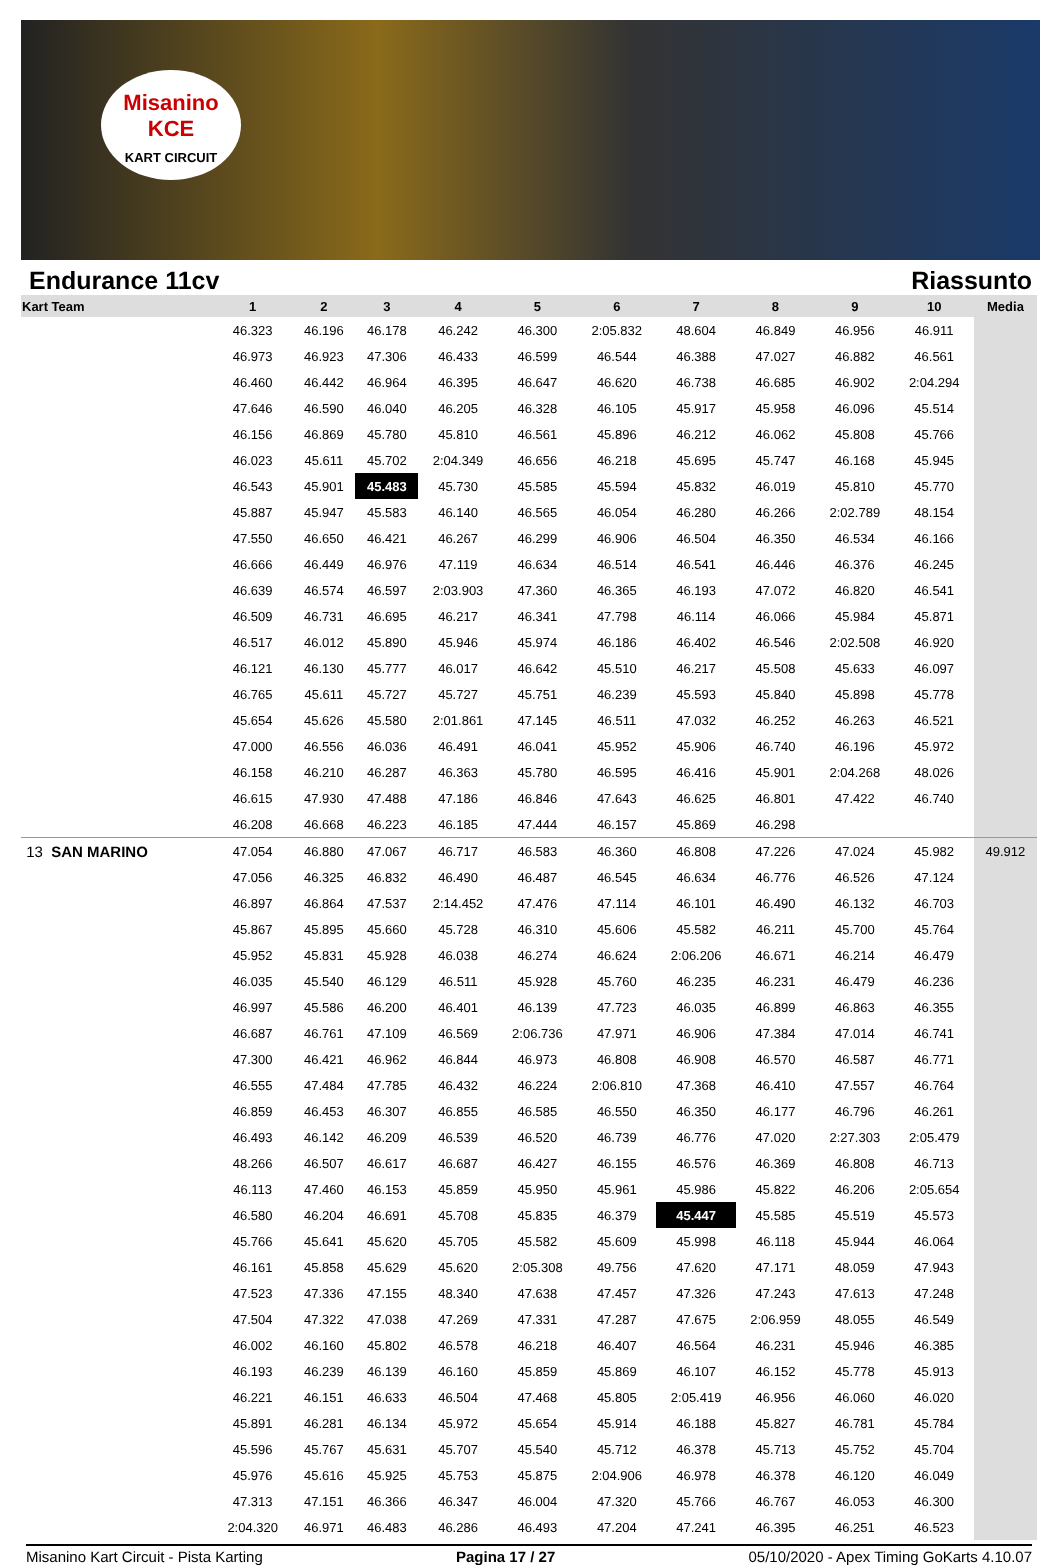Misanino
KCE
KART CIRCUIT
Endurance 11cv Riassunto
| Kart Team | 1 | 2 | 3 | 4 | 5 | 6 | 7 | 8 | 9 | 10 | Media |
| --- | --- | --- | --- | --- | --- | --- | --- | --- | --- | --- | --- |
| | 46.323 | 46.196 | 46.178 | 46.242 | 46.300 | 2:05.832 | 48.604 | 46.849 | 46.956 | 46.911 | |
| | 46.973 | 46.923 | 47.306 | 46.433 | 46.599 | 46.544 | 46.388 | 47.027 | 46.882 | 46.561 | |
| | 46.460 | 46.442 | 46.964 | 46.395 | 46.647 | 46.620 | 46.738 | 46.685 | 46.902 | 2:04.294 | |
| | 47.646 | 46.590 | 46.040 | 46.205 | 46.328 | 46.105 | 45.917 | 45.958 | 46.096 | 45.514 | |
| | 46.156 | 46.869 | 45.780 | 45.810 | 46.561 | 45.896 | 46.212 | 46.062 | 45.808 | 45.766 | |
| | 46.023 | 45.611 | 45.702 | 2:04.349 | 46.656 | 46.218 | 45.695 | 45.747 | 46.168 | 45.945 | |
| | 46.543 | 45.901 | 45.483 | 45.730 | 45.585 | 45.594 | 45.832 | 46.019 | 45.810 | 45.770 | |
| | 45.887 | 45.947 | 45.583 | 46.140 | 46.565 | 46.054 | 46.280 | 46.266 | 2:02.789 | 48.154 | |
| | 47.550 | 46.650 | 46.421 | 46.267 | 46.299 | 46.906 | 46.504 | 46.350 | 46.534 | 46.166 | |
| | 46.666 | 46.449 | 46.976 | 47.119 | 46.634 | 46.514 | 46.541 | 46.446 | 46.376 | 46.245 | |
| | 46.639 | 46.574 | 46.597 | 2:03.903 | 47.360 | 46.365 | 46.193 | 47.072 | 46.820 | 46.541 | |
| | 46.509 | 46.731 | 46.695 | 46.217 | 46.341 | 47.798 | 46.114 | 46.066 | 45.984 | 45.871 | |
| | 46.517 | 46.012 | 45.890 | 45.946 | 45.974 | 46.186 | 46.402 | 46.546 | 2:02.508 | 46.920 | |
| | 46.121 | 46.130 | 45.777 | 46.017 | 46.642 | 45.510 | 46.217 | 45.508 | 45.633 | 46.097 | |
| | 46.765 | 45.611 | 45.727 | 45.727 | 45.751 | 46.239 | 45.593 | 45.840 | 45.898 | 45.778 | |
| | 45.654 | 45.626 | 45.580 | 2:01.861 | 47.145 | 46.511 | 47.032 | 46.252 | 46.263 | 46.521 | |
| | 47.000 | 46.556 | 46.036 | 46.491 | 46.041 | 45.952 | 45.906 | 46.740 | 46.196 | 45.972 | |
| | 46.158 | 46.210 | 46.287 | 46.363 | 45.780 | 46.595 | 46.416 | 45.901 | 2:04.268 | 48.026 | |
| | 46.615 | 47.930 | 47.488 | 47.186 | 46.846 | 47.643 | 46.625 | 46.801 | 47.422 | 46.740 | |
| | 46.208 | 46.668 | 46.223 | 46.185 | 47.444 | 46.157 | 45.869 | 46.298 | | | |
| 13 SAN MARINO | 47.054 | 46.880 | 47.067 | 46.717 | 46.583 | 46.360 | 46.808 | 47.226 | 47.024 | 45.982 | 49.912 |
| | 47.056 | 46.325 | 46.832 | 46.490 | 46.487 | 46.545 | 46.634 | 46.776 | 46.526 | 47.124 | |
| | 46.897 | 46.864 | 47.537 | 2:14.452 | 47.476 | 47.114 | 46.101 | 46.490 | 46.132 | 46.703 | |
| | 45.867 | 45.895 | 45.660 | 45.728 | 46.310 | 45.606 | 45.582 | 46.211 | 45.700 | 45.764 | |
| | 45.952 | 45.831 | 45.928 | 46.038 | 46.274 | 46.624 | 2:06.206 | 46.671 | 46.214 | 46.479 | |
| | 46.035 | 45.540 | 46.129 | 46.511 | 45.928 | 45.760 | 46.235 | 46.231 | 46.479 | 46.236 | |
| | 46.997 | 45.586 | 46.200 | 46.401 | 46.139 | 47.723 | 46.035 | 46.899 | 46.863 | 46.355 | |
| | 46.687 | 46.761 | 47.109 | 46.569 | 2:06.736 | 47.971 | 46.906 | 47.384 | 47.014 | 46.741 | |
| | 47.300 | 46.421 | 46.962 | 46.844 | 46.973 | 46.808 | 46.908 | 46.570 | 46.587 | 46.771 | |
| | 46.555 | 47.484 | 47.785 | 46.432 | 46.224 | 2:06.810 | 47.368 | 46.410 | 47.557 | 46.764 | |
| | 46.859 | 46.453 | 46.307 | 46.855 | 46.585 | 46.550 | 46.350 | 46.177 | 46.796 | 46.261 | |
| | 46.493 | 46.142 | 46.209 | 46.539 | 46.520 | 46.739 | 46.776 | 47.020 | 2:27.303 | 2:05.479 | |
| | 48.266 | 46.507 | 46.617 | 46.687 | 46.427 | 46.155 | 46.576 | 46.369 | 46.808 | 46.713 | |
| | 46.113 | 47.460 | 46.153 | 45.859 | 45.950 | 45.961 | 45.986 | 45.822 | 46.206 | 2:05.654 | |
| | 46.580 | 46.204 | 46.691 | 45.708 | 45.835 | 46.379 | 45.447 | 45.585 | 45.519 | 45.573 | |
| | 45.766 | 45.641 | 45.620 | 45.705 | 45.582 | 45.609 | 45.998 | 46.118 | 45.944 | 46.064 | |
| | 46.161 | 45.858 | 45.629 | 45.620 | 2:05.308 | 49.756 | 47.620 | 47.171 | 48.059 | 47.943 | |
| | 47.523 | 47.336 | 47.155 | 48.340 | 47.638 | 47.457 | 47.326 | 47.243 | 47.613 | 47.248 | |
| | 47.504 | 47.322 | 47.038 | 47.269 | 47.331 | 47.287 | 47.675 | 2:06.959 | 48.055 | 46.549 | |
| | 46.002 | 46.160 | 45.802 | 46.578 | 46.218 | 46.407 | 46.564 | 46.231 | 45.946 | 46.385 | |
| | 46.193 | 46.239 | 46.139 | 46.160 | 45.859 | 45.869 | 46.107 | 46.152 | 45.778 | 45.913 | |
| | 46.221 | 46.151 | 46.633 | 46.504 | 47.468 | 45.805 | 2:05.419 | 46.956 | 46.060 | 46.020 | |
| | 45.891 | 46.281 | 46.134 | 45.972 | 45.654 | 45.914 | 46.188 | 45.827 | 46.781 | 45.784 | |
| | 45.596 | 45.767 | 45.631 | 45.707 | 45.540 | 45.712 | 46.378 | 45.713 | 45.752 | 45.704 | |
| | 45.976 | 45.616 | 45.925 | 45.753 | 45.875 | 2:04.906 | 46.978 | 46.378 | 46.120 | 46.049 | |
| | 47.313 | 47.151 | 46.366 | 46.347 | 46.004 | 47.320 | 45.766 | 46.767 | 46.053 | 46.300 | |
| | 2:04.320 | 46.971 | 46.483 | 46.286 | 46.493 | 47.204 | 47.241 | 46.395 | 46.251 | 46.523 | |
Misanino Kart Circuit - Pista Karting Pagina 17 / 27 05/10/2020 - Apex Timing GoKarts 4.10.07